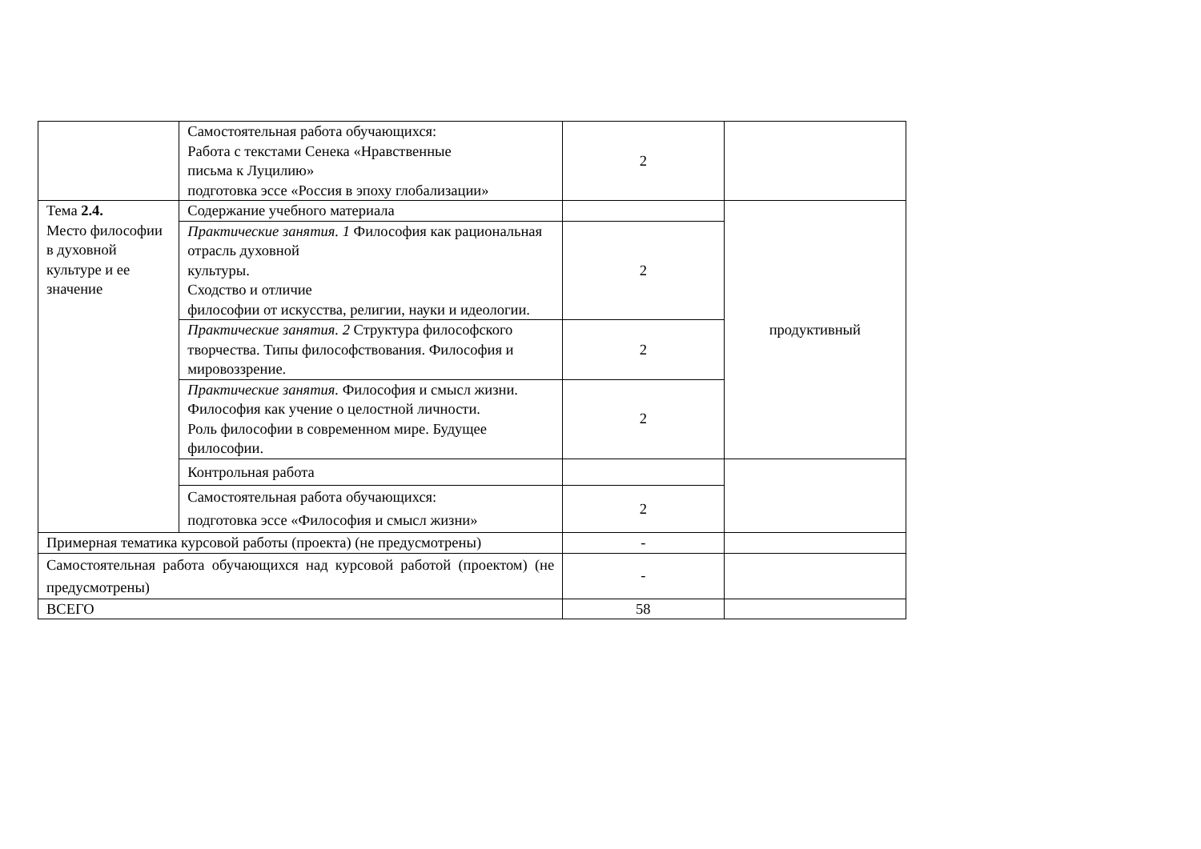| | Самостоятельная работа обучающихся: Работа с текстами Сенека «Нравственные письма к Луцилию» подготовка эссе «Россия в эпоху глобализации» | 2 | |
| Тема 2.4. Место философии в духовной культуре и ее значение | Содержание учебного материала | | продуктивный |
| | Практические занятия. 1 Философия как рациональная отрасль духовной культуры. Сходство и отличие философии от искусства, религии, науки и идеологии. | 2 | |
| | Практические занятия. 2 Структура философского творчества. Типы философствования. Философия и мировоззрение. | 2 | |
| | Практические занятия. Философия и смысл жизни. Философия как учение о целостной личности. Роль философии в современном мире. Будущее философии. | 2 | |
| | Контрольная работа | | |
| | Самостоятельная работа обучающихся: подготовка эссе «Философия и смысл жизни» | 2 | |
| Примерная тематика курсовой работы (проекта) (не предусмотрены) | | - | |
| Самостоятельная работа обучающихся над курсовой работой (проектом) (не предусмотрены) | | - | |
| ВСЕГО | | 58 | |